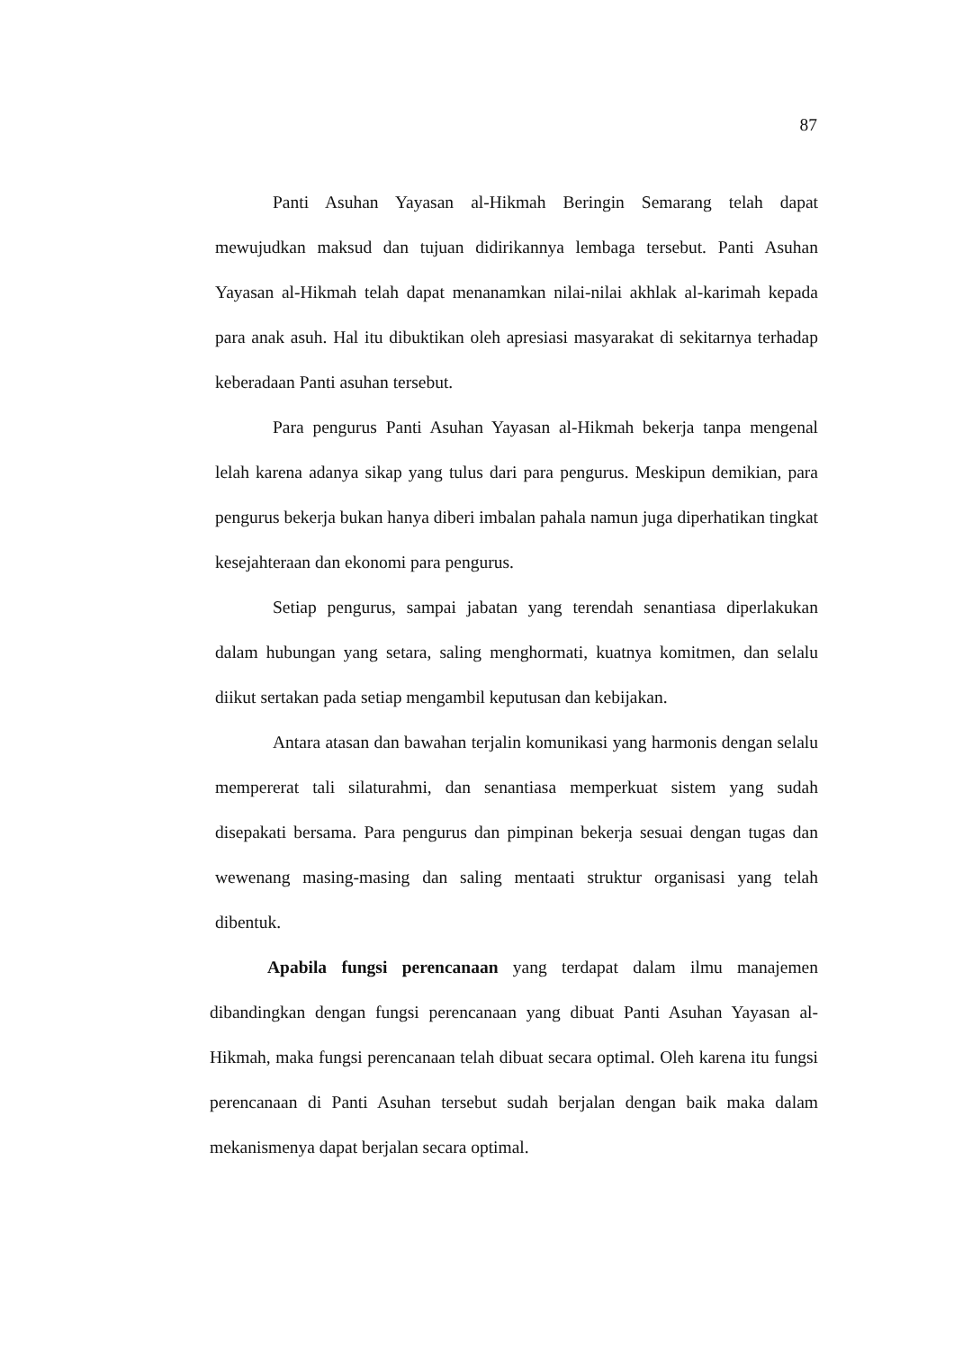87
Panti Asuhan Yayasan al-Hikmah Beringin Semarang telah dapat mewujudkan maksud dan tujuan didirikannya lembaga tersebut. Panti Asuhan Yayasan al-Hikmah telah dapat menanamkan nilai-nilai akhlak al-karimah kepada para anak asuh. Hal itu dibuktikan oleh apresiasi masyarakat di sekitarnya terhadap keberadaan Panti asuhan tersebut.
Para pengurus Panti Asuhan Yayasan al-Hikmah bekerja tanpa mengenal lelah karena adanya sikap yang tulus dari para pengurus. Meskipun demikian, para pengurus bekerja bukan hanya diberi imbalan pahala namun juga diperhatikan tingkat kesejahteraan dan ekonomi para pengurus.
Setiap pengurus, sampai jabatan yang terendah senantiasa diperlakukan dalam hubungan yang setara, saling menghormati, kuatnya komitmen, dan selalu diikut sertakan pada setiap mengambil keputusan dan kebijakan.
Antara atasan dan bawahan terjalin komunikasi yang harmonis dengan selalu mempererat tali silaturahmi, dan senantiasa memperkuat sistem yang sudah disepakati bersama. Para pengurus dan pimpinan bekerja sesuai dengan tugas dan wewenang masing-masing dan saling mentaati struktur organisasi yang telah dibentuk.
Apabila fungsi perencanaan yang terdapat dalam ilmu manajemen dibandingkan dengan fungsi perencanaan yang dibuat Panti Asuhan Yayasan al-Hikmah, maka fungsi perencanaan telah dibuat secara optimal. Oleh karena itu fungsi perencanaan di Panti Asuhan tersebut sudah berjalan dengan baik maka dalam mekanismenya dapat berjalan secara optimal.